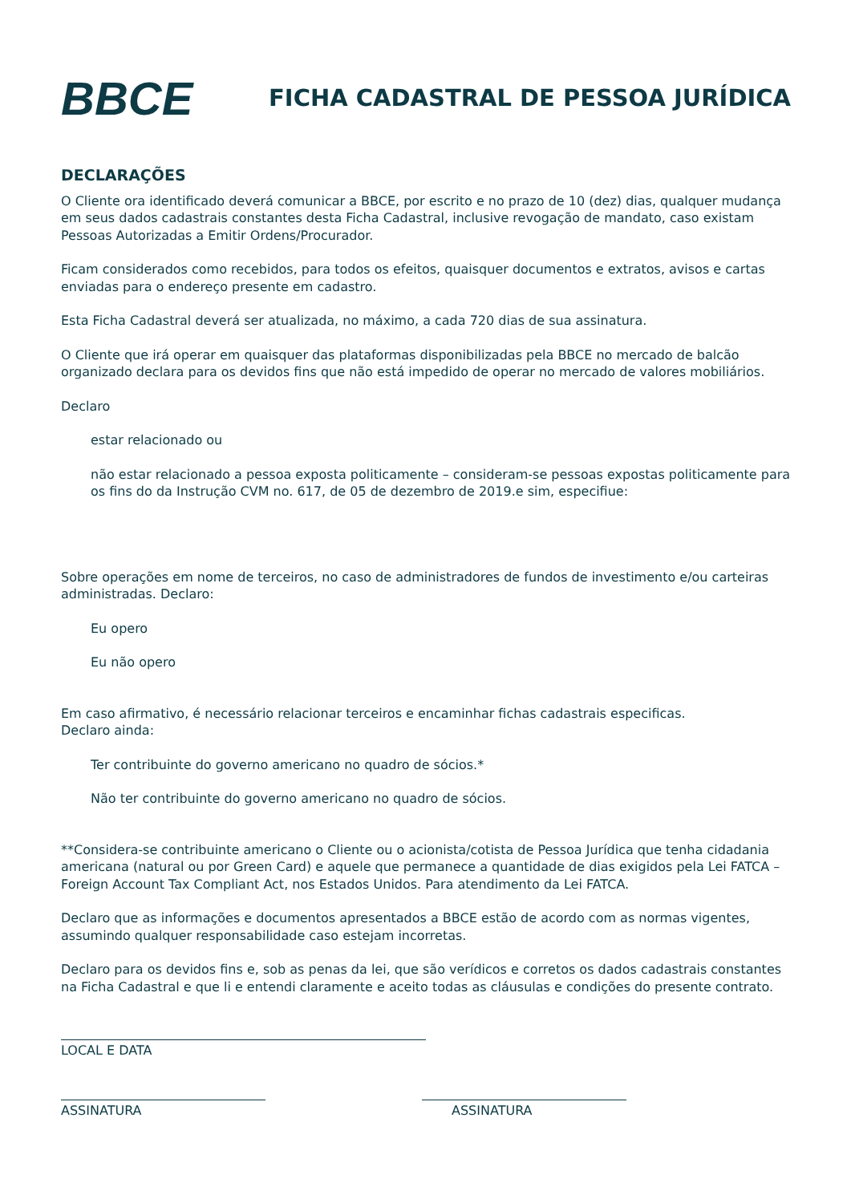BBCE
FICHA CADASTRAL DE PESSOA JURÍDICA
DECLARAÇÕES
O Cliente ora identificado deverá comunicar a BBCE, por escrito e no prazo de 10 (dez) dias, qualquer mudança em seus dados cadastrais constantes desta Ficha Cadastral, inclusive revogação de mandato, caso existam Pessoas Autorizadas a Emitir Ordens/Procurador.
Ficam considerados como recebidos, para todos os efeitos, quaisquer documentos e extratos, avisos e cartas enviadas para o endereço presente em cadastro.
Esta Ficha Cadastral deverá ser atualizada, no máximo, a cada 720 dias de sua assinatura.
O Cliente que irá operar em quaisquer das plataformas disponibilizadas pela BBCE no mercado de balcão organizado declara para os devidos fins que não está impedido de operar no mercado de valores mobiliários.
Declaro
estar relacionado ou
não estar relacionado a pessoa exposta politicamente – consideram-se pessoas expostas politicamente para os fins do da Instrução CVM no. 617, de 05 de dezembro de 2019.e sim, especifiue:
Sobre operações em nome de terceiros, no caso de administradores de fundos de investimento e/ou carteiras administradas. Declaro:
Eu opero
Eu não opero
Em caso afirmativo, é necessário relacionar terceiros e encaminhar fichas cadastrais especificas.
Declaro ainda:
Ter contribuinte do governo americano no quadro de sócios.*
Não ter contribuinte do governo americano no quadro de sócios.
**Considera-se contribuinte americano o Cliente ou o acionista/cotista de Pessoa Jurídica que tenha cidadania americana (natural ou por Green Card) e aquele que permanece a quantidade de dias exigidos pela Lei FATCA – Foreign Account Tax Compliant Act, nos Estados Unidos. Para atendimento da Lei FATCA.
Declaro que as informações e documentos apresentados a BBCE estão de acordo com as normas vigentes, assumindo qualquer responsabilidade caso estejam incorretas.
Declaro para os devidos fins e, sob as penas da lei, que são verídicos e corretos os dados cadastrais constantes na Ficha Cadastral e que li e entendi claramente e aceito todas as cláusulas e condições do presente contrato.
LOCAL E DATA
ASSINATURA ASSINATURA